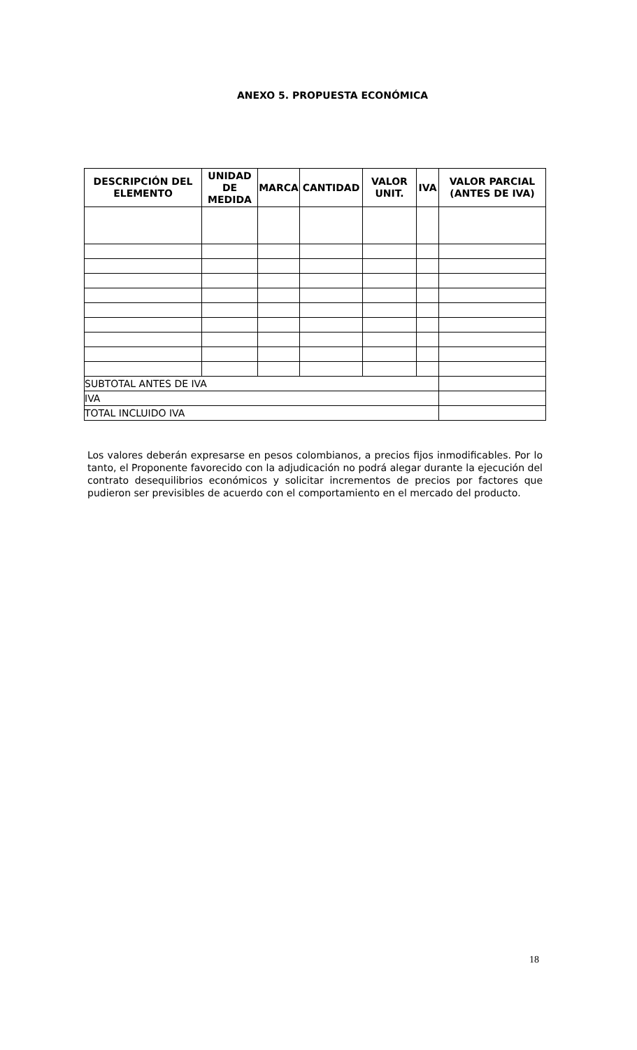ANEXO 5. PROPUESTA ECONÓMICA
| DESCRIPCIÓN DEL ELEMENTO | UNIDAD DE MEDIDA | MARCA | CANTIDAD | VALOR UNIT. | IVA | VALOR PARCIAL (ANTES DE IVA) |
| --- | --- | --- | --- | --- | --- | --- |
| SUBTOTAL ANTES DE IVA | | | | | | |
| IVA | | | | | | |
| TOTAL INCLUIDO IVA | | | | | | |
Los valores deberán expresarse en pesos colombianos, a precios fijos inmodificables. Por lo tanto, el Proponente favorecido con la adjudicación no podrá alegar durante la ejecución del contrato desequilibrios económicos y solicitar incrementos de precios por factores que pudieron ser previsibles de acuerdo con el comportamiento en el mercado del producto.
18